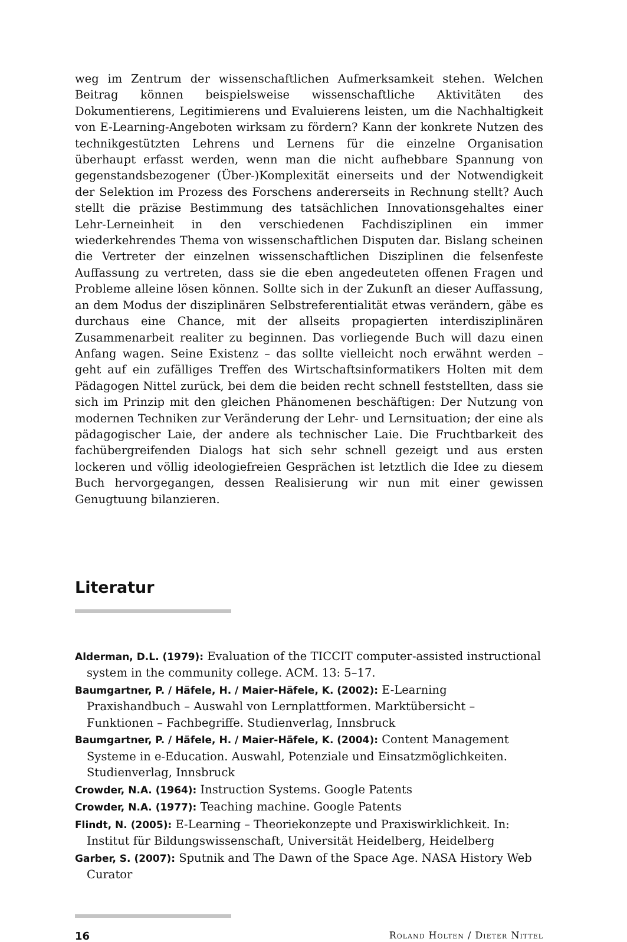weg im Zentrum der wissenschaftlichen Aufmerksamkeit stehen. Welchen Beitrag können beispielsweise wissenschaftliche Aktivitäten des Dokumentierens, Legitimierens und Evaluierens leisten, um die Nachhaltigkeit von E-Learning-Angeboten wirksam zu fördern? Kann der konkrete Nutzen des technikgestützten Lehrens und Lernens für die einzelne Organisation überhaupt erfasst werden, wenn man die nicht aufhebbare Spannung von gegenstandsbezogener (Über-)Komplexität einerseits und der Notwendigkeit der Selektion im Prozess des Forschens andererseits in Rechnung stellt? Auch stellt die präzise Bestimmung des tatsächlichen Innovationsgehaltes einer Lehr-Lerneinheit in den verschiedenen Fachdisziplinen ein immer wiederkehrendes Thema von wissenschaftlichen Disputen dar. Bislang scheinen die Vertreter der einzelnen wissenschaftlichen Disziplinen die felsenfeste Auffassung zu vertreten, dass sie die eben angedeuteten offenen Fragen und Probleme alleine lösen können. Sollte sich in der Zukunft an dieser Auffassung, an dem Modus der disziplinären Selbstreferentialität etwas verändern, gäbe es durchaus eine Chance, mit der allseits propagierten interdisziplinären Zusammenarbeit realiter zu beginnen. Das vorliegende Buch will dazu einen Anfang wagen. Seine Existenz – das sollte vielleicht noch erwähnt werden – geht auf ein zufälliges Treffen des Wirtschaftsinformatikers Holten mit dem Pädagogen Nittel zurück, bei dem die beiden recht schnell feststellten, dass sie sich im Prinzip mit den gleichen Phänomenen beschäftigen: Der Nutzung von modernen Techniken zur Veränderung der Lehr- und Lernsituation; der eine als pädagogischer Laie, der andere als technischer Laie. Die Fruchtbarkeit des fachübergreifenden Dialogs hat sich sehr schnell gezeigt und aus ersten lockeren und völlig ideologiefreien Gesprächen ist letztlich die Idee zu diesem Buch hervorgegangen, dessen Realisierung wir nun mit einer gewissen Genugtuung bilanzieren.
Literatur
Alderman, D.L. (1979): Evaluation of the TICCIT computer-assisted instructional system in the community college. ACM. 13: 5–17.
Baumgartner, P. / Häfele, H. / Maier-Häfele, K. (2002): E-Learning Praxishandbuch – Auswahl von Lernplattformen. Marktübersicht – Funktionen – Fachbegriffe. Studienverlag, Innsbruck
Baumgartner, P. / Häfele, H. / Maier-Häfele, K. (2004): Content Management Systeme in e-Education. Auswahl, Potenziale und Einsatzmöglichkeiten. Studienverlag, Innsbruck
Crowder, N.A. (1964): Instruction Systems. Google Patents
Crowder, N.A. (1977): Teaching machine. Google Patents
Flindt, N. (2005): E-Learning – Theoriekonzepte und Praxiswirklichkeit. In: Institut für Bildungswissenschaft, Universität Heidelberg, Heidelberg
Garber, S. (2007): Sputnik and The Dawn of the Space Age. NASA History Web Curator
16 Roland Holten / Dieter Nittel